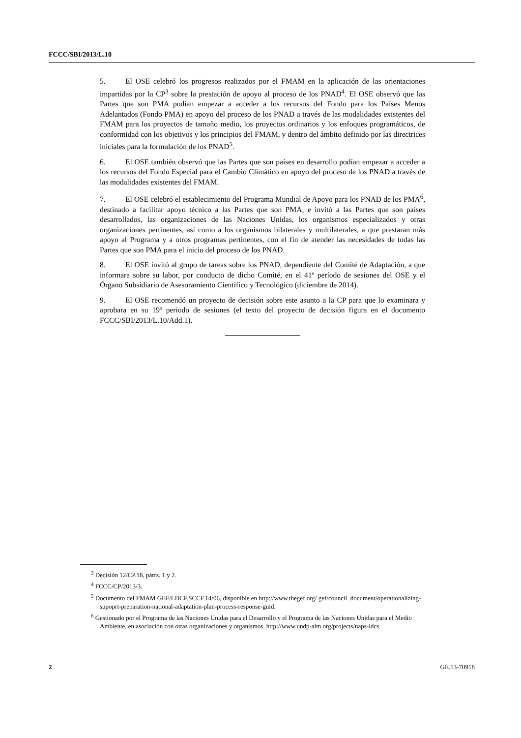FCCC/SBI/2013/L.10
5. El OSE celebró los progresos realizados por el FMAM en la aplicación de las orientaciones impartidas por la CP<sup>3</sup> sobre la prestación de apoyo al proceso de los PNAD<sup>4</sup>. El OSE observó que las Partes que son PMA podían empezar a acceder a los recursos del Fondo para los Países Menos Adelantados (Fondo PMA) en apoyo del proceso de los PNAD a través de las modalidades existentes del FMAM para los proyectos de tamaño medio, los proyectos ordinarios y los enfoques programáticos, de conformidad con los objetivos y los principios del FMAM, y dentro del ámbito definido por las directrices iniciales para la formulación de los PNAD<sup>5</sup>.
6. El OSE también observó que las Partes que son países en desarrollo podían empezar a acceder a los recursos del Fondo Especial para el Cambio Climático en apoyo del proceso de los PNAD a través de las modalidades existentes del FMAM.
7. El OSE celebró el establecimiento del Programa Mundial de Apoyo para los PNAD de los PMA<sup>6</sup>, destinado a facilitar apoyo técnico a las Partes que son PMA, e invitó a las Partes que son países desarrollados, las organizaciones de las Naciones Unidas, los organismos especializados y otras organizaciones pertinentes, así como a los organismos bilaterales y multilaterales, a que prestaran más apoyo al Programa y a otros programas pertinentes, con el fin de atender las necesidades de todas las Partes que son PMA para el inicio del proceso de los PNAD.
8. El OSE invitó al grupo de tareas sobre los PNAD, dependiente del Comité de Adaptación, a que informara sobre su labor, por conducto de dicho Comité, en el 41º período de sesiones del OSE y el Órgano Subsidiario de Asesoramiento Científico y Tecnológico (diciembre de 2014).
9. El OSE recomendó un proyecto de decisión sobre este asunto a la CP para que lo examinara y aprobara en su 19º período de sesiones (el texto del proyecto de decisión figura en el documento FCCC/SBI/2013/L.10/Add.1).
<sup>3</sup> Decisión 12/CP.18, párrs. 1 y 2.
<sup>4</sup> FCCC/CP/2013/3.
<sup>5</sup> Documento del FMAM GEF/LDCF.SCCF.14/06, disponible en http://www.thegef.org/ gef/council_document/operationalizing-supoprt-preparation-national-adaptation-plan-process-response-guid.
<sup>6</sup> Gestionado por el Programa de las Naciones Unidas para el Desarrollo y el Programa de las Naciones Unidas para el Medio Ambiente, en asociación con otras organizaciones y organismos. http://www.undp-alm.org/projects/naps-ldcs.
2 GE.13-70918